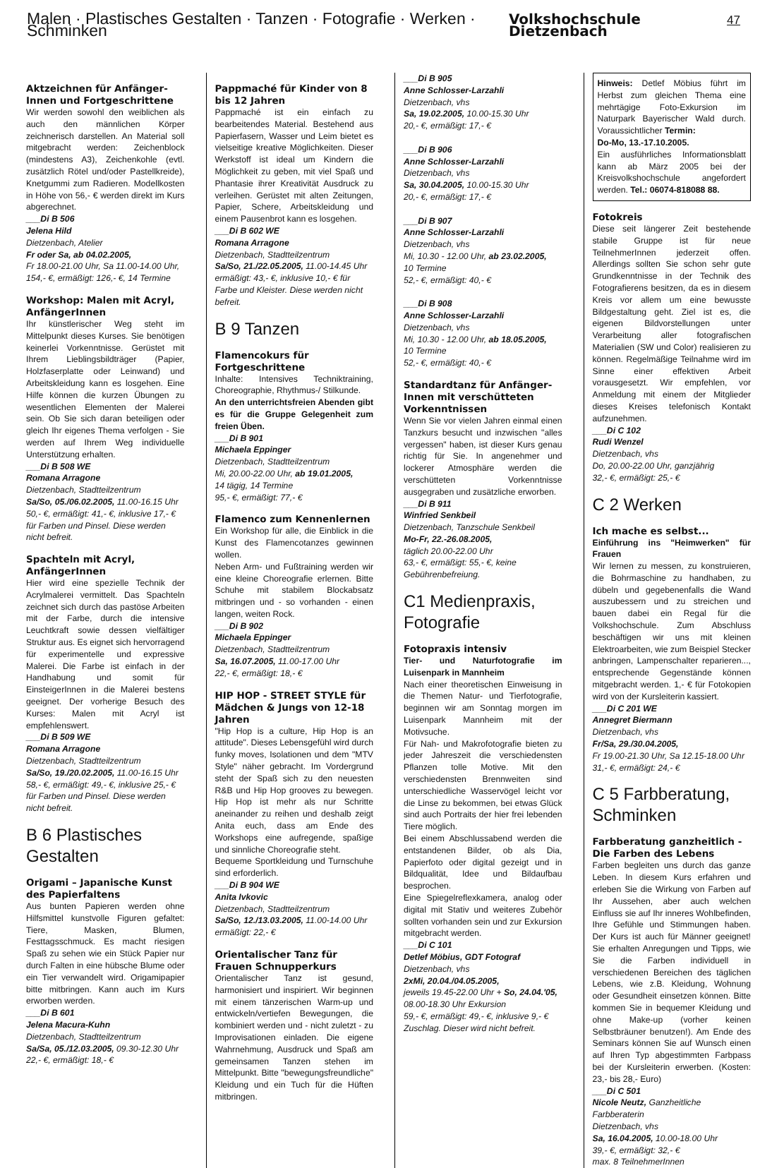Malen · Plastisches Gestalten · Tanzen · Fotografie · Werken · Schminken Volkshochschule Dietzenbach 47
Aktzeichnen für Anfänger-Innen und Fortgeschrittene
Wir werden sowohl den weiblichen als auch den männlichen Körper zeichnerisch darstellen. An Material soll mitgebracht werden: Zeichenblock (mindestens A3), Zeichenkohle (evtl. zusätzlich Rötel und/oder Pastellkreide), Knetgummi zum Radieren. Modellkosten in Höhe von 56,- € werden direkt im Kurs abgerechnet.
___Di B 506
Jelena Hild
Dietzenbach, Atelier
Fr oder Sa, ab 04.02.2005,
Fr 18.00-21.00 Uhr, Sa 11.00-14.00 Uhr, 154,- €, ermäßigt: 126,- €, 14 Termine
Workshop: Malen mit Acryl, AnfängerInnen
Ihr künstlerischer Weg steht im Mittelpunkt dieses Kurses. Sie benötigen keinerlei Vorkenntnisse. Gerüstet mit Ihrem Lieblingsbildträger (Papier, Holzfaserplatte oder Leinwand) und Arbeitskleidung kann es losgehen. Eine Hilfe können die kurzen Übungen zu wesentlichen Elementen der Malerei sein. Ob Sie sich daran beteiligen oder gleich Ihr eigenes Thema verfolgen - Sie werden auf Ihrem Weg individuelle Unterstützung erhalten.
___Di B 508 WE
Romana Arragone
Dietzenbach, Stadtteilzentrum
Sa/So, 05./06.02.2005, 11.00-16.15 Uhr 50,- €, ermäßigt: 41,- €, inklusive 17,- € für Farben und Pinsel. Diese werden nicht befreit.
Spachteln mit Acryl, AnfängerInnen
Hier wird eine spezielle Technik der Acrylmalerei vermittelt. Das Spachteln zeichnet sich durch das pastöse Arbeiten mit der Farbe, durch die intensive Leuchtkraft sowie dessen vielfältiger Struktur aus. Es eignet sich hervorragend für experimentelle und expressive Malerei. Die Farbe ist einfach in der Handhabung und somit für EinsteigerInnen in die Malerei bestens geeignet. Der vorherige Besuch des Kurses: Malen mit Acryl ist empfehlenswert.
___Di B 509 WE
Romana Arragone
Dietzenbach, Stadtteilzentrum
Sa/So, 19./20.02.2005, 11.00-16.15 Uhr 58,- €, ermäßigt: 49,- €, inklusive 25,- € für Farben und Pinsel. Diese werden nicht befreit.
B 6 Plastisches Gestalten
Origami – Japanische Kunst des Papierfaltens
Aus bunten Papieren werden ohne Hilfsmittel kunstvolle Figuren gefaltet: Tiere, Masken, Blumen, Festtagsschmuck. Es macht riesigen Spaß zu sehen wie ein Stück Papier nur durch Falten in eine hübsche Blume oder ein Tier verwandelt wird. Origamipapier bitte mitbringen. Kann auch im Kurs erworben werden.
___Di B 601
Jelena Macura-Kuhn
Dietzenbach, Stadtteilzentrum
Sa/Sa, 05./12.03.2005, 09.30-12.30 Uhr 22,- €, ermäßigt: 18,- €
Pappmaché für Kinder von 8 bis 12 Jahren
Pappmaché ist ein einfach zu bearbeitendes Material. Bestehend aus Papierfasern, Wasser und Leim bietet es vielseitige kreative Möglichkeiten. Dieser Werkstoff ist ideal um Kindern die Möglichkeit zu geben, mit viel Spaß und Phantasie ihrer Kreativität Ausdruck zu verleihen. Gerüstet mit alten Zeitungen, Papier, Schere, Arbeitskleidung und einem Pausenbrot kann es losgehen.
___Di B 602 WE
Romana Arragone
Dietzenbach, Stadtteilzentrum
Sa/So, 21./22.05.2005, 11.00-14.45 Uhr ermäßigt: 43,- €, inklusive 10,- € für Farbe und Kleister. Diese werden nicht befreit.
B 9 Tanzen
Flamencokurs für Fortgeschrittene
Inhalte: Intensives Techniktraining, Choreographie, Rhythmus-/ Stilkunde.
An den unterrichtsfreien Abenden gibt es für die Gruppe Gelegenheit zum freien Üben.
___Di B 901
Michaela Eppinger
Dietzenbach, Stadtteilzentrum
Mi, 20.00-22.00 Uhr, ab 19.01.2005,
14 tägig, 14 Termine
95,- €, ermäßigt: 77,- €
Flamenco zum Kennenlernen
Ein Workshop für alle, die Einblick in die Kunst des Flamencotanzes gewinnen wollen.
Neben Arm- und Fußtraining werden wir eine kleine Choreografie erlernen. Bitte Schuhe mit stabilem Blockabsatz mitbringen und - so vorhanden - einen langen, weiten Rock.
___Di B 902
Michaela Eppinger
Dietzenbach, Stadtteilzentrum
Sa, 16.07.2005, 11.00-17.00 Uhr
22,- €, ermäßigt: 18,- €
HIP HOP - STREET STYLE für Mädchen & Jungs von 12-18 Jahren
"Hip Hop is a culture, Hip Hop is an attitude". Dieses Lebensgefühl wird durch funky moves, Isolationen und dem "MTV Style" näher gebracht. Im Vordergrund steht der Spaß sich zu den neuesten R&B und Hip Hop grooves zu bewegen. Hip Hop ist mehr als nur Schritte aneinander zu reihen und deshalb zeigt Anita euch, dass am Ende des Workshops eine aufregende, spaßige und sinnliche Choreografie steht.
Bequeme Sportkleidung und Turnschuhe sind erforderlich.
___Di B 904 WE
Anita Ivkovic
Dietzenbach, Stadtteilzentrum
Sa/So, 12./13.03.2005, 11.00-14.00 Uhr ermäßigt: 22,- €
Orientalischer Tanz für Frauen Schnupperkurs
Orientalischer Tanz ist gesund, harmonisiert und inspiriert. Wir beginnen mit einem tänzerischen Warm-up und entwickeln/vertiefen Bewegungen, die kombiniert werden und - nicht zuletzt - zu Improvisationen einladen. Die eigene Wahrnehmung, Ausdruck und Spaß am gemeinsamen Tanzen stehen im Mittelpunkt. Bitte "bewegungsfreundliche" Kleidung und ein Tuch für die Hüften mitbringen.
___Di B 905
Anne Schlosser-Larzahli
Dietzenbach, vhs
Sa, 19.02.2005, 10.00-15.30 Uhr
20,- €, ermäßigt: 17,- €
___Di B 906
Anne Schlosser-Larzahli
Dietzenbach, vhs
Sa, 30.04.2005, 10.00-15.30 Uhr
20,- €, ermäßigt: 17,- €
___Di B 907
Anne Schlosser-Larzahli
Dietzenbach, vhs
Mi, 10.30 - 12.00 Uhr, ab 23.02.2005,
10 Termine
52,- €, ermäßigt: 40,- €
___Di B 908
Anne Schlosser-Larzahli
Dietzenbach, vhs
Mi, 10.30 - 12.00 Uhr, ab 18.05.2005,
10 Termine
52,- €, ermäßigt: 40,- €
Standardtanz für Anfänger-Innen mit verschütteten Vorkenntnissen
Wenn Sie vor vielen Jahren einmal einen Tanzkurs besucht und inzwischen "alles vergessen" haben, ist dieser Kurs genau richtig für Sie. In angenehmer und lockerer Atmosphäre werden die verschütteten Vorkenntnisse ausgegraben und zusätzliche erworben.
___Di B 911
Winfried Senkbeil
Dietzenbach, Tanzschule Senkbeil
Mo-Fr, 22.-26.08.2005,
täglich 20.00-22.00 Uhr
63,- €, ermäßigt: 55,- €, keine Gebührenbefreiung.
C1 Medienpraxis, Fotografie
Fotopraxis intensiv
Tier- und Naturfotografie im Luisenpark in Mannheim
Nach einer theoretischen Einweisung in die Themen Natur- und Tierfotografie, beginnen wir am Sonntag morgen im Luisenpark Mannheim mit der Motivsuche.
Für Nah- und Makrofotografie bieten zu jeder Jahreszeit die verschiedensten Pflanzen tolle Motive. Mit den verschiedensten Brennweiten sind unterschiedliche Wasservögel leicht vor die Linse zu bekommen, bei etwas Glück sind auch Portraits der hier frei lebenden Tiere möglich.
Bei einem Abschlussabend werden die entstandenen Bilder, ob als Dia, Papierfoto oder digital gezeigt und in Bildqualität, Idee und Bildaufbau besprochen.
Eine Spiegelreflexkamera, analog oder digital mit Stativ und weiteres Zubehör sollten vorhanden sein und zur Exkursion mitgebracht werden.
___Di C 101
Detlef Möbius, GDT Fotograf
Dietzenbach, vhs
2xMi, 20.04./04.05.2005,
jeweils 19.45-22.00 Uhr + So, 24.04.'05,
08.00-18.30 Uhr Exkursion
59,- €, ermäßigt: 49,- €, inklusive 9,- € Zuschlag. Dieser wird nicht befreit.
Hinweis: Detlef Möbius führt im Herbst zum gleichen Thema eine mehrtägige Foto-Exkursion im Naturpark Bayerischer Wald durch. Voraussichtlicher Termin:
Do-Mo, 13.-17.10.2005.
Ein ausführliches Informationsblatt kann ab März 2005 bei der Kreisvolkshochschule angefordert werden. Tel.: 06074-818088 88.
Fotokreis
Diese seit längerer Zeit bestehende stabile Gruppe ist für neue TeilnehmerInnen jederzeit offen. Allerdings sollten Sie schon sehr gute Grundkenntnisse in der Technik des Fotografierens besitzen, da es in diesem Kreis vor allem um eine bewusste Bildgestaltung geht. Ziel ist es, die eigenen Bildvorstellungen unter Verarbeitung aller fotografischen Materialien (SW und Color) realisieren zu können. Regelmäßige Teilnahme wird im Sinne einer effektiven Arbeit vorausgesetzt. Wir empfehlen, vor Anmeldung mit einem der Mitglieder dieses Kreises telefonisch Kontakt aufzunehmen.
___Di C 102
Rudi Wenzel
Dietzenbach, vhs
Do, 20.00-22.00 Uhr, ganzjährig
32,- €, ermäßigt: 25,- €
C 2 Werken
Ich mache es selbst...
Einführung ins "Heimwerken" für Frauen
Wir lernen zu messen, zu konstruieren, die Bohrmaschine zu handhaben, zu dübeln und gegebenenfalls die Wand auszubessern und zu streichen und bauen dabei ein Regal für die Volkshochschule. Zum Abschluss beschäftigen wir uns mit kleinen Elektroarbeiten, wie zum Beispiel Stecker anbringen, Lampenschalter reparieren..., entsprechende Gegenstände können mitgebracht werden. 1,- € für Fotokopien wird von der Kursleiterin kassiert.
___Di C 201 WE
Annegret Biermann
Dietzenbach, vhs
Fr/Sa, 29./30.04.2005,
Fr 19.00-21.30 Uhr, Sa 12.15-18.00 Uhr
31,- €, ermäßigt: 24,- €
C 5 Farbberatung, Schminken
Farbberatung ganzheitlich - Die Farben des Lebens
Farben begleiten uns durch das ganze Leben. In diesem Kurs erfahren und erleben Sie die Wirkung von Farben auf Ihr Aussehen, aber auch welchen Einfluss sie auf Ihr inneres Wohlbefinden, Ihre Gefühle und Stimmungen haben. Der Kurs ist auch für Männer geeignet! Sie erhalten Anregungen und Tipps, wie Sie die Farben individuell in verschiedenen Bereichen des täglichen Lebens, wie z.B. Kleidung, Wohnung oder Gesundheit einsetzen können. Bitte kommen Sie in bequemer Kleidung und ohne Make-up (vorher keinen Selbstbräuner benutzen!). Am Ende des Seminars können Sie auf Wunsch einen auf Ihren Typ abgestimmten Farbpass bei der Kursleiterin erwerben. (Kosten: 23,- bis 28,- Euro)
___Di C 501
Nicole Neutz, Ganzheitliche Farbberaterin
Dietzenbach, vhs
Sa, 16.04.2005, 10.00-18.00 Uhr
39,- €, ermäßigt: 32,- €
max. 8 TeilnehmerInnen